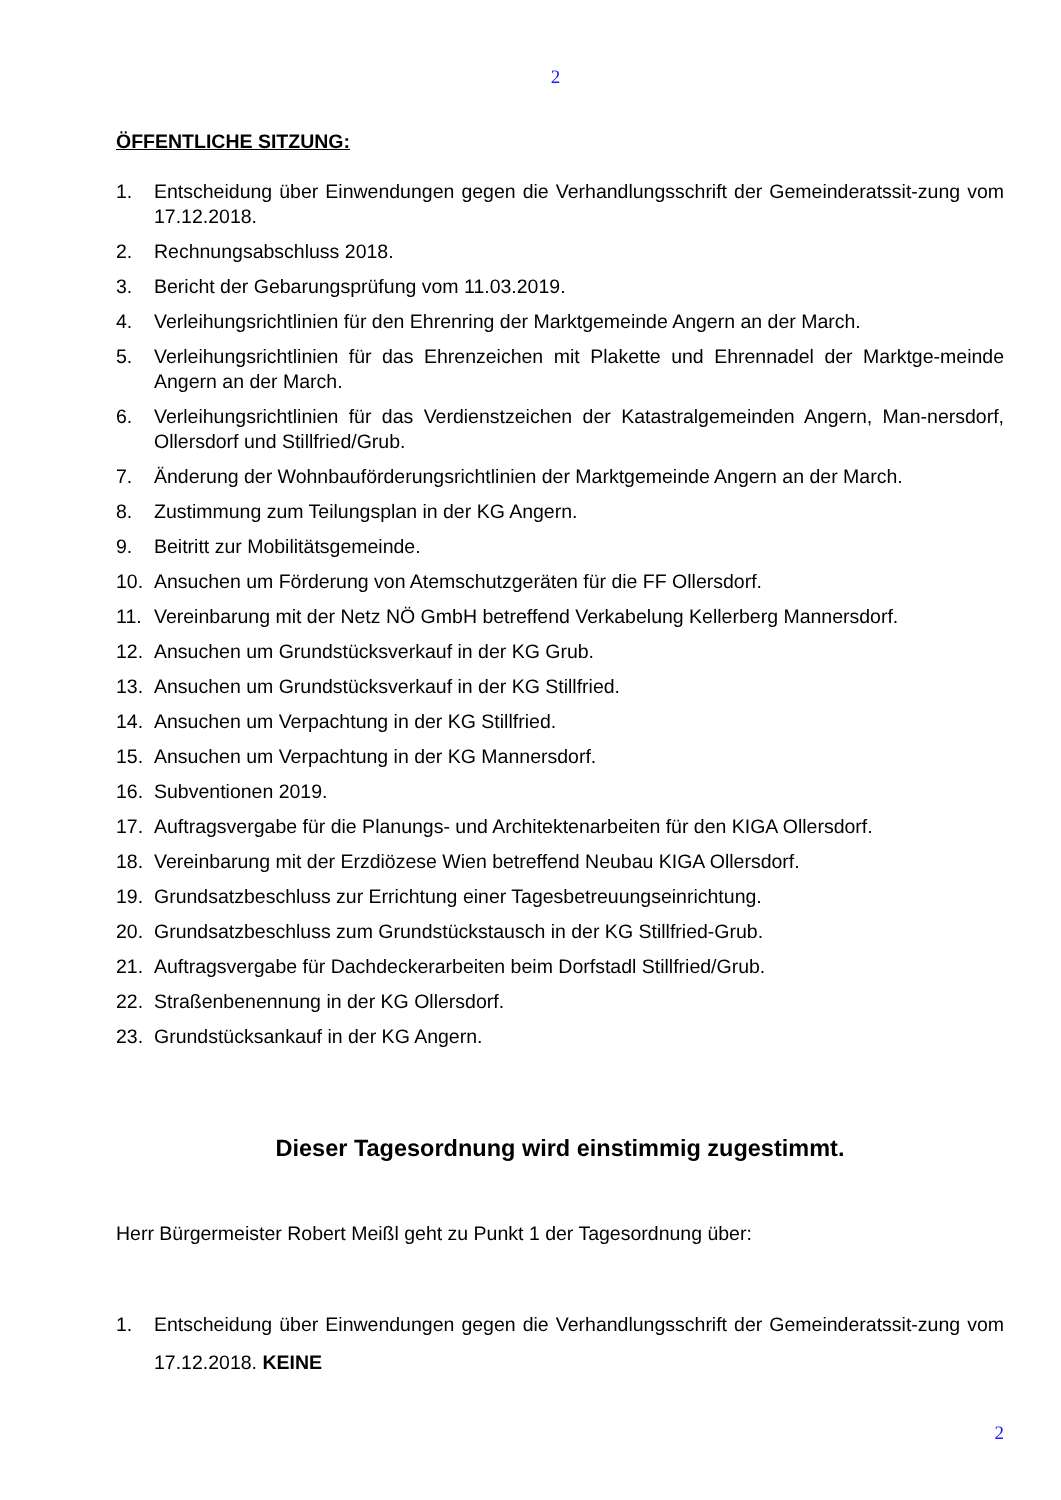2
ÖFFENTLICHE SITZUNG:
1. Entscheidung über Einwendungen gegen die Verhandlungsschrift der Gemeinderatssit-zung vom 17.12.2018.
2. Rechnungsabschluss 2018.
3. Bericht der Gebarungsprüfung vom 11.03.2019.
4. Verleihungsrichtlinien für den Ehrenring der Marktgemeinde Angern an der March.
5. Verleihungsrichtlinien für das Ehrenzeichen mit Plakette und Ehrennadel der Marktge-meinde Angern an der March.
6. Verleihungsrichtlinien für das Verdienstzeichen der Katastralgemeinden Angern, Man-nersdorf, Ollersdorf und Stillfried/Grub.
7. Änderung der Wohnbauförderungsrichtlinien der Marktgemeinde Angern an der March.
8. Zustimmung zum Teilungsplan in der KG Angern.
9. Beitritt zur Mobilitätsgemeinde.
10. Ansuchen um Förderung von Atemschutzgeräten für die FF Ollersdorf.
11. Vereinbarung mit der Netz NÖ GmbH betreffend Verkabelung Kellerberg Mannersdorf.
12. Ansuchen um Grundstücksverkauf in der KG Grub.
13. Ansuchen um Grundstücksverkauf in der KG Stillfried.
14. Ansuchen um Verpachtung in der KG Stillfried.
15. Ansuchen um Verpachtung in der KG Mannersdorf.
16. Subventionen 2019.
17. Auftragsvergabe für die Planungs- und Architektenarbeiten für den KIGA Ollersdorf.
18. Vereinbarung mit der Erzdiözese Wien betreffend Neubau KIGA Ollersdorf.
19. Grundsatzbeschluss zur Errichtung einer Tagesbetreuungseinrichtung.
20. Grundsatzbeschluss zum Grundstückstausch in der KG Stillfried-Grub.
21. Auftragsvergabe für Dachdeckerarbeiten beim Dorfstadl Stillfried/Grub.
22. Straßenbenennung in der KG Ollersdorf.
23. Grundstücksankauf in der KG Angern.
Dieser Tagesordnung wird einstimmig zugestimmt.
Herr Bürgermeister Robert Meißl geht zu Punkt 1 der Tagesordnung über:
1. Entscheidung über Einwendungen gegen die Verhandlungsschrift der Gemeinderatssit-zung vom 17.12.2018. KEINE
2